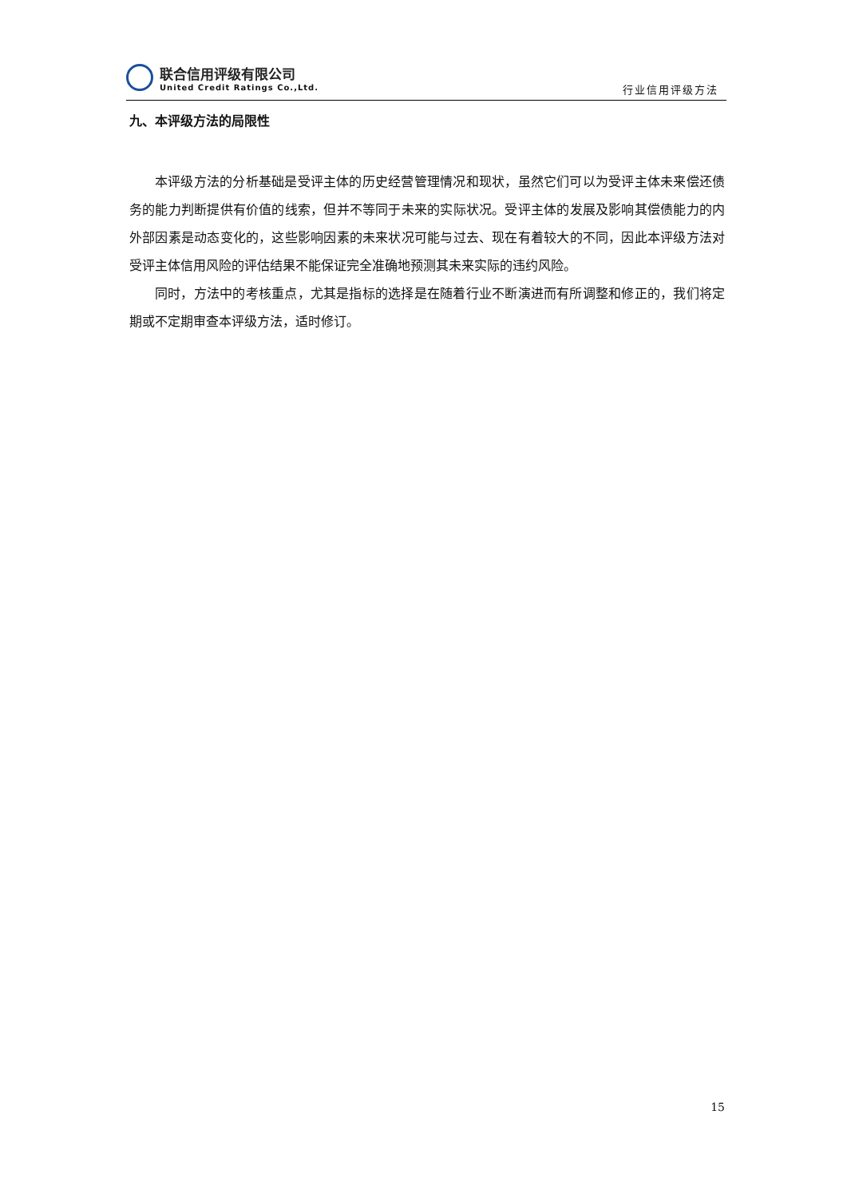联合信用评级有限公司
United Credit Ratings Co.,Ltd.
行业信用评级方法
九、本评级方法的局限性
本评级方法的分析基础是受评主体的历史经营管理情况和现状，虽然它们可以为受评主体未来偿还债务的能力判断提供有价值的线索，但并不等同于未来的实际状况。受评主体的发展及影响其偿债能力的内外部因素是动态变化的，这些影响因素的未来状况可能与过去、现在有着较大的不同，因此本评级方法对受评主体信用风险的评估结果不能保证完全准确地预测其未来实际的违约风险。
同时，方法中的考核重点，尤其是指标的选择是在随着行业不断演进而有所调整和修正的，我们将定期或不定期审查本评级方法，适时修订。
15